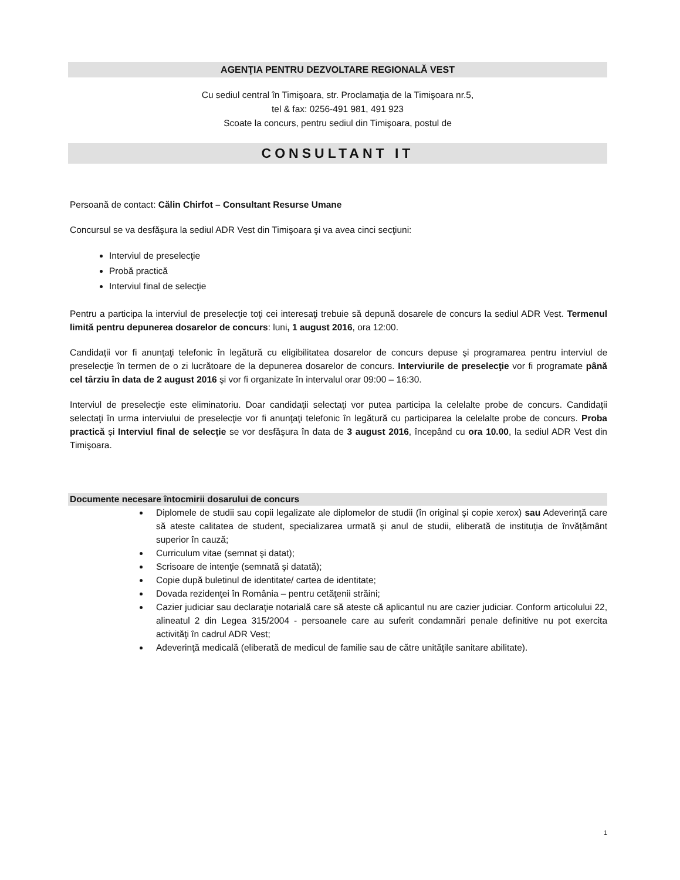AGENŢIA PENTRU DEZVOLTARE REGIONALĂ VEST
Cu sediul central în Timişoara, str. Proclamaţia de la Timişoara nr.5,
tel & fax: 0256-491 981, 491 923
Scoate la concurs, pentru sediul din Timişoara, postul de
CONSULTANT IT
Persoană de contact: Călin Chirfot – Consultant Resurse Umane
Concursul se va desfăşura la sediul ADR Vest din Timişoara şi va avea cinci secţiuni:
Interviul de preselecţie
Probă practică
Interviul final de selecţie
Pentru a participa la interviul de preselecţie toţi cei interesaţi trebuie să depună dosarele de concurs la sediul ADR Vest. Termenul limită pentru depunerea dosarelor de concurs: luni, 1 august 2016, ora 12:00.
Candidaţii vor fi anunţaţi telefonic în legătură cu eligibilitatea dosarelor de concurs depuse şi programarea pentru interviul de preselecţie în termen de o zi lucrătoare de la depunerea dosarelor de concurs. Interviurile de preselecţie vor fi programate până cel târziu în data de 2 august 2016 şi vor fi organizate în intervalul orar 09:00 – 16:30.
Interviul de preselecţie este eliminatoriu. Doar candidaţii selectaţi vor putea participa la celelalte probe de concurs. Candidaţii selectaţi în urma interviului de preselecţie vor fi anunţaţi telefonic în legătură cu participarea la celelalte probe de concurs. Proba practică și Interviul final de selecţie se vor desfăşura în data de 3 august 2016, începând cu ora 10.00, la sediul ADR Vest din Timişoara.
Documente necesare întocmirii dosarului de concurs
Diplomele de studii sau copii legalizate ale diplomelor de studii (în original şi copie xerox) sau Adeverință care să ateste calitatea de student, specializarea urmată și anul de studii, eliberată de instituția de învățământ superior în cauză;
Curriculum vitae (semnat şi datat);
Scrisoare de intenţie (semnată şi datată);
Copie după buletinul de identitate/ cartea de identitate;
Dovada rezidenţei în România – pentru cetăţenii străini;
Cazier judiciar sau declaraţie notarială care să ateste că aplicantul nu are cazier judiciar. Conform articolului 22, alineatul 2 din Legea 315/2004 - persoanele care au suferit condamnări penale definitive nu pot exercita activităţi în cadrul ADR Vest;
Adeverinţă medicală (eliberată de medicul de familie sau de către unităţile sanitare abilitate).
1